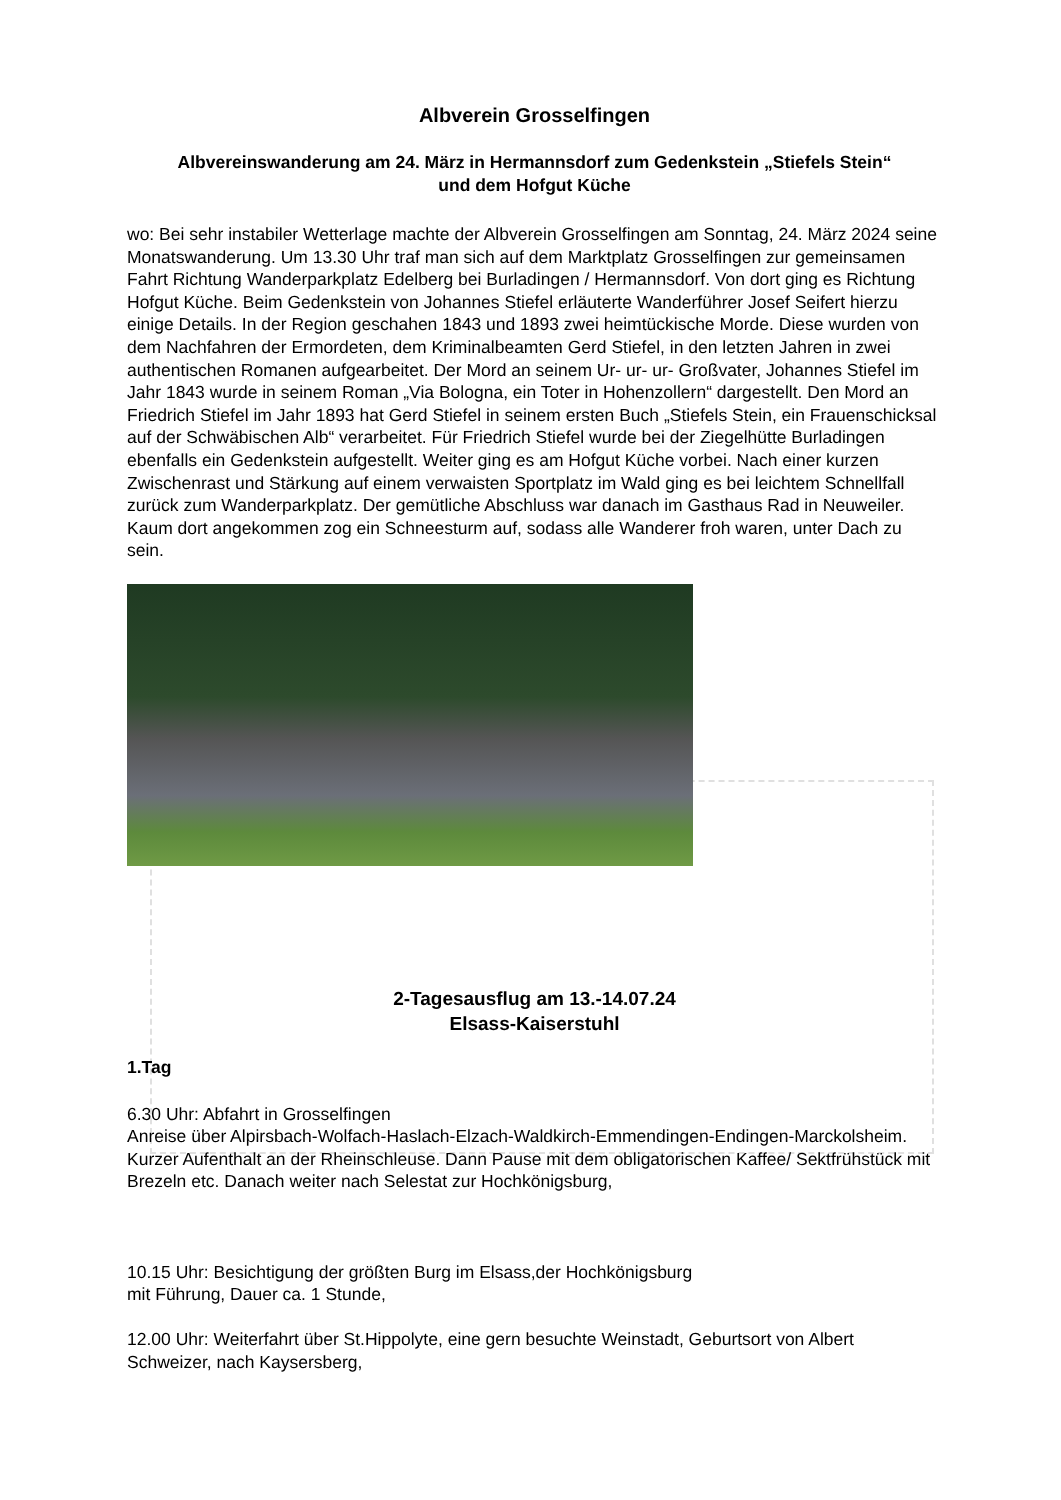Albverein Grosselfingen
Albvereinswanderung am 24. März in Hermannsdorf zum Gedenkstein „Stiefels Stein“
und dem Hofgut Küche
wo: Bei sehr instabiler Wetterlage machte der Albverein Grosselfingen am Sonntag, 24. März 2024 seine Monatswanderung. Um 13.30 Uhr traf man sich auf dem Marktplatz Grosselfingen zur gemeinsamen Fahrt Richtung Wanderparkplatz Edelberg bei Burladingen / Hermannsdorf. Von dort ging es Richtung Hofgut Küche. Beim Gedenkstein von Johannes Stiefel erläuterte Wanderführer Josef Seifert hierzu einige Details. In der Region geschahen 1843 und 1893 zwei heimtückische Morde. Diese wurden von dem Nachfahren der Ermordeten, dem Kriminalbeamten Gerd Stiefel, in den letzten Jahren in zwei authentischen Romanen aufgearbeitet. Der Mord an seinem Ur- ur- ur- Großvater, Johannes Stiefel im Jahr 1843 wurde in seinem Roman „Via Bologna, ein Toter in Hohenzollern“ dargestellt. Den Mord an Friedrich Stiefel im Jahr 1893 hat Gerd Stiefel in seinem ersten Buch „Stiefels Stein, ein Frauenschicksal auf der Schwäbischen Alb“ verarbeitet. Für Friedrich Stiefel wurde bei der Ziegelhütte Burladingen ebenfalls ein Gedenkstein aufgestellt. Weiter ging es am Hofgut Küche vorbei. Nach einer kurzen Zwischenrast und Stärkung auf einem verwaisten Sportplatz im Wald ging es bei leichtem Schnellfall zurück zum Wanderparkplatz. Der gemütliche Abschluss war danach im Gasthaus Rad in Neuweiler. Kaum dort angekommen zog ein Schneesturm auf, sodass alle Wanderer froh waren, unter Dach zu sein.
2-Tagesausflug am 13.-14.07.24
Elsass-Kaiserstuhl
1.Tag
6.30 Uhr: Abfahrt in Grosselfingen
Anreise über Alpirsbach-Wolfach-Haslach-Elzach-Waldkirch-Emmendingen-Endingen-Marckolsheim. Kurzer Aufenthalt an der Rheinschleuse. Dann Pause mit dem obligatorischen Kaffee/ Sektfrühstück mit Brezeln etc. Danach weiter nach Selestat zur Hochkönigsburg,
10.15 Uhr: Besichtigung der größten Burg im Elsass,der Hochkönigsburg
mit Führung, Dauer ca. 1 Stunde,
12.00 Uhr: Weiterfahrt über St.Hippolyte, eine gern besuchte Weinstadt, Geburtsort von Albert Schweizer, nach Kaysersberg,